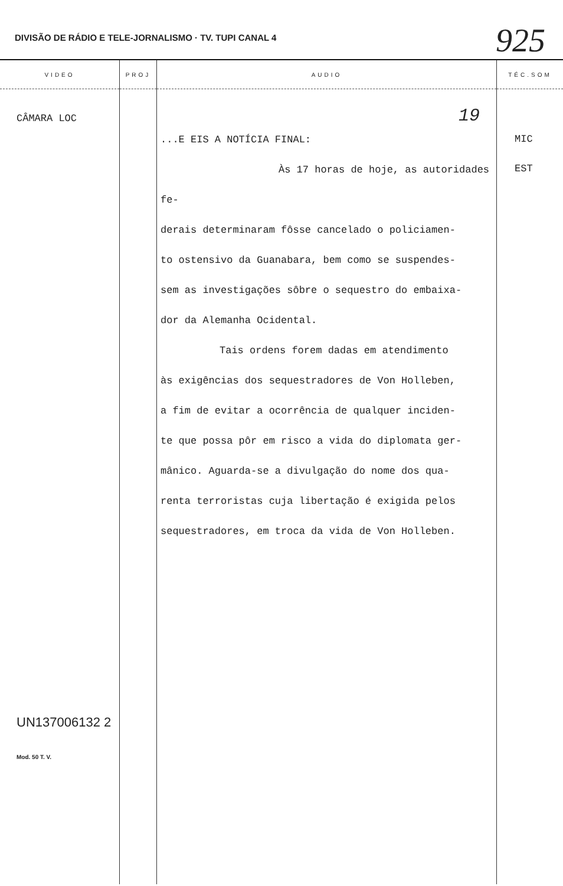DIVISÃO DE RÁDIO E TELE-JORNALISMO · TV. TUPI CANAL 4
925
| VIDEO | PROJ | AUDIO | TÉC.SOM |
| --- | --- | --- | --- |
| CÂMARA LOC UN137006132 2 Mod. 50 T. V. | | 19 ...E EIS A NOTÍCIA FINAL: Às 17 horas de hoje, as autoridades fe- derais determinaram fôsse cancelado o policiamen- to ostensivo da Guanabara, bem como se suspendes- sem as investigações sôbre o sequestro do embaixa- dor da Alemanha Ocidental. Tais ordens forem dadas em atendimento às exigências dos sequestradores de Von Holleben, a fim de evitar a ocorrência de qualquer inciden- te que possa pôr em risco a vida do diplomata ger- mânico. Aguarda-se a divulgação do nome dos qua- renta terroristas cuja libertação é exigida pelos sequestradores, em troca da vida de Von Holleben. | MIC EST |